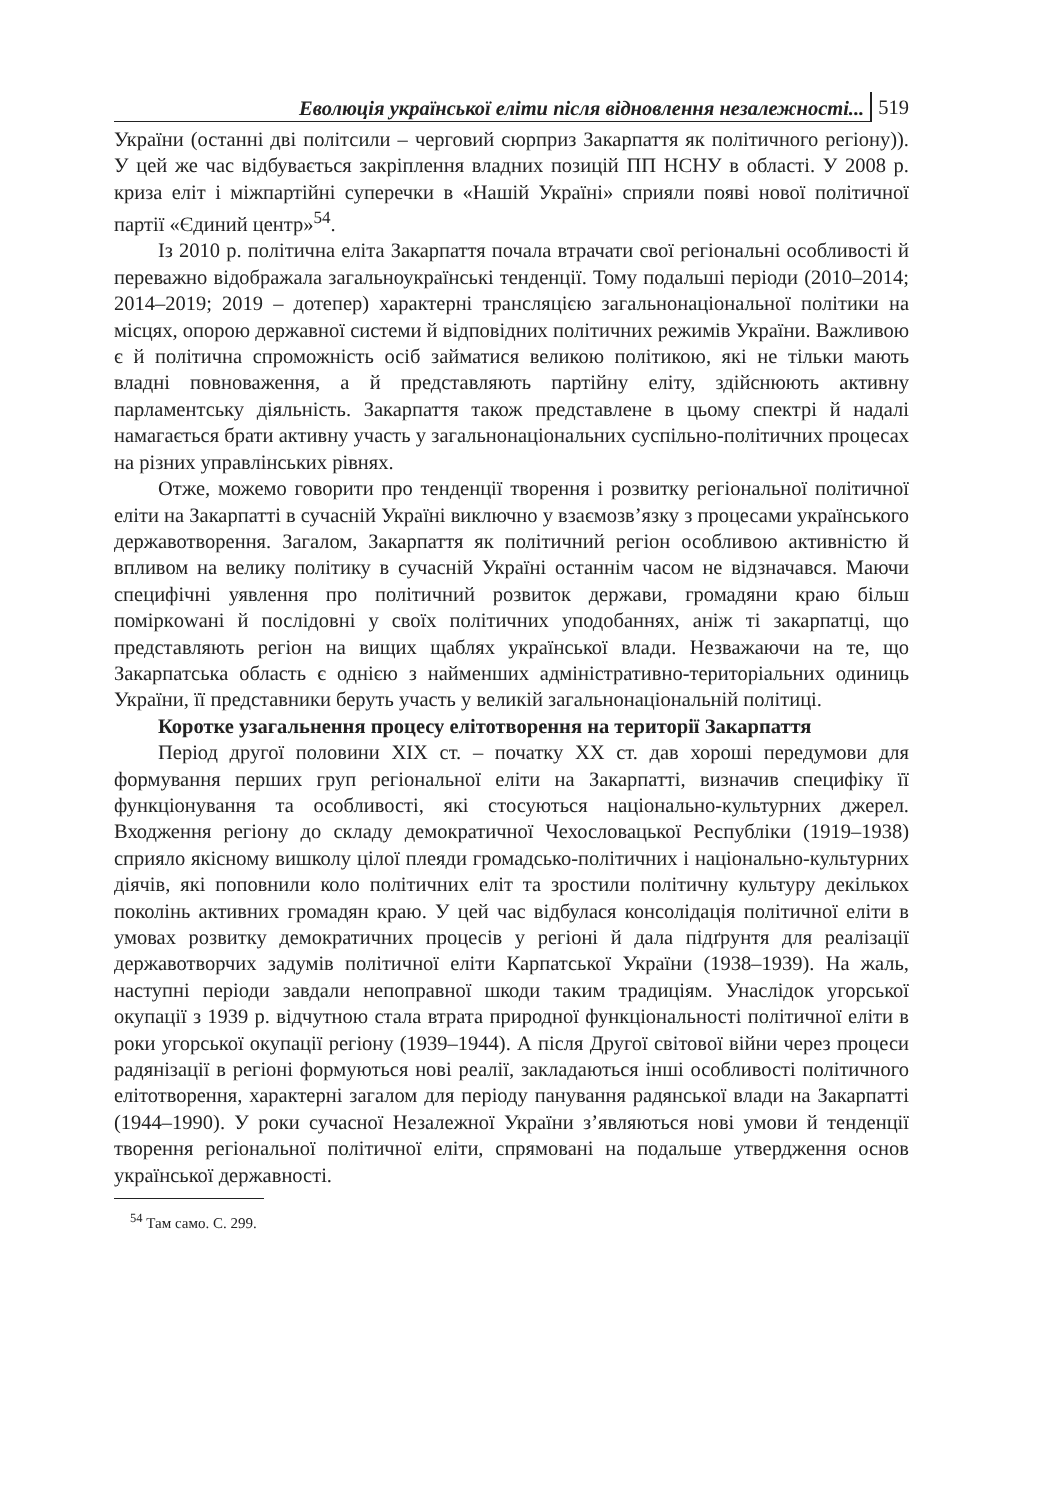Еволюція української еліти після відновлення незалежності... 519
України (останні дві політсили – черговий сюрприз Закарпаття як політичного регіону)). У цей же час відбувається закріплення владних позицій ПП НСНУ в області. У 2008 р. криза еліт і міжпартійні суперечки в «Нашій Україні» сприяли появі нової політичної партії «Єдиний центр»<sup>54</sup>.
Із 2010 р. політична еліта Закарпаття почала втрачати свої регіональні особливості й переважно відображала загальноукраїнські тенденції. Тому подальші періоди (2010–2014; 2014–2019; 2019 – дотепер) характерні трансляцією загальнонаціональної політики на місцях, опорою державної системи й відповідних політичних режимів України. Важливою є й політична спроможність осіб займатися великою політикою, які не тільки мають владні повноваження, а й представляють партійну еліту, здійснюють активну парламентську діяльність. Закарпаття також представлене в цьому спектрі й надалі намагається брати активну участь у загальнонаціональних суспільно-політичних процесах на різних управлінських рівнях.
Отже, можемо говорити про тенденції творення і розвитку регіональної політичної еліти на Закарпатті в сучасній Україні виключно у взаємозв’язку з процесами українського державотворення. Загалом, Закарпаття як політичний регіон особливою активністю й впливом на велику політику в сучасній Україні останнім часом не відзначався. Маючи специфічні уявлення про політичний розвиток держави, громадяни краю більш поміркowані й послідовні у своїх політичних уподобаннях, аніж ті закарпатці, що представляють регіон на вищих щаблях української влади. Незважаючи на те, що Закарпатська область є однією з найменших адміністративно-територіальних одиниць України, її представники беруть участь у великій загальнонаціональній політиці.
Коротке узагальнення процесу елітотворення на території Закарпаття
Період другої половини XIX ст. – початку XX ст. дав хороші передумови для формування перших груп регіональної еліти на Закарпатті, визначив специфіку її функціонування та особливості, які стосуються національно-культурних джерел. Входження регіону до складу демократичної Чехословацької Республіки (1919–1938) сприяло якісному вишколу цілої плеяди громадсько-політичних і національно-культурних діячів, які поповнили коло політичних еліт та зростили політичну культуру декількох поколінь активних громадян краю. У цей час відбулася консолідація політичної еліти в умовах розвитку демократичних процесів у регіоні й дала підґрунтя для реалізації державотворчих задумів політичної еліти Карпатської України (1938–1939). На жаль, наступні періоди завдали непоправної шкоди таким традиціям. Унаслідок угорської окупації з 1939 р. відчутною стала втрата природної функціональності політичної еліти в роки угорської окупації регіону (1939–1944). А після Другої світової війни через процеси радянізації в регіоні формуються нові реалії, закладаються інші особливості політичного елітотворення, характерні загалом для періоду панування радянської влади на Закарпатті (1944–1990). У роки сучасної Незалежної України з’являються нові умови й тенденції творення регіональної політичної еліти, спрямовані на подальше утвердження основ української державності.
<sup>54</sup> Там само. С. 299.